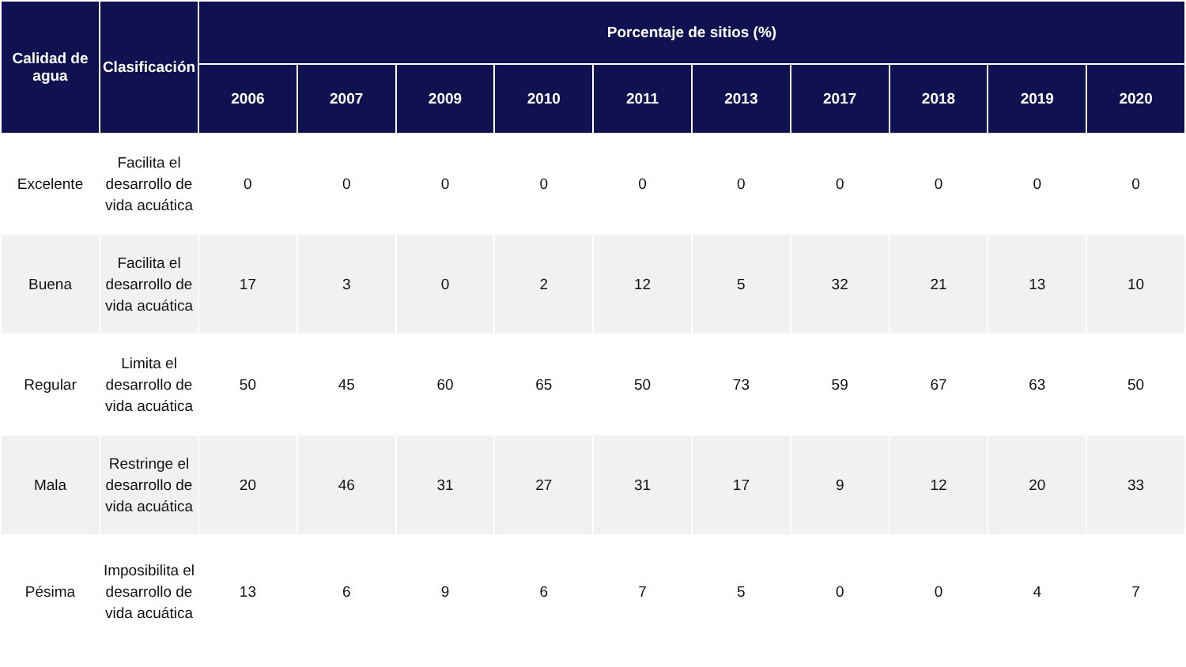| Calidad de agua | Clasificación | Porcentaje de sitios (%) | | | | | | | | | |
| --- | --- | --- | --- | --- | --- | --- | --- | --- | --- | --- | --- |
| | | 2006 | 2007 | 2009 | 2010 | 2011 | 2013 | 2017 | 2018 | 2019 | 2020 |
| Excelente | Facilita el desarrollo de vida acuática | 0 | 0 | 0 | 0 | 0 | 0 | 0 | 0 | 0 | 0 |
| Buena | Facilita el desarrollo de vida acuática | 17 | 3 | 0 | 2 | 12 | 5 | 32 | 21 | 13 | 10 |
| Regular | Limita el desarrollo de vida acuática | 50 | 45 | 60 | 65 | 50 | 73 | 59 | 67 | 63 | 50 |
| Mala | Restringe el desarrollo de vida acuática | 20 | 46 | 31 | 27 | 31 | 17 | 9 | 12 | 20 | 33 |
| Pésima | Imposibilita el desarrollo de vida acuática | 13 | 6 | 9 | 6 | 7 | 5 | 0 | 0 | 4 | 7 |